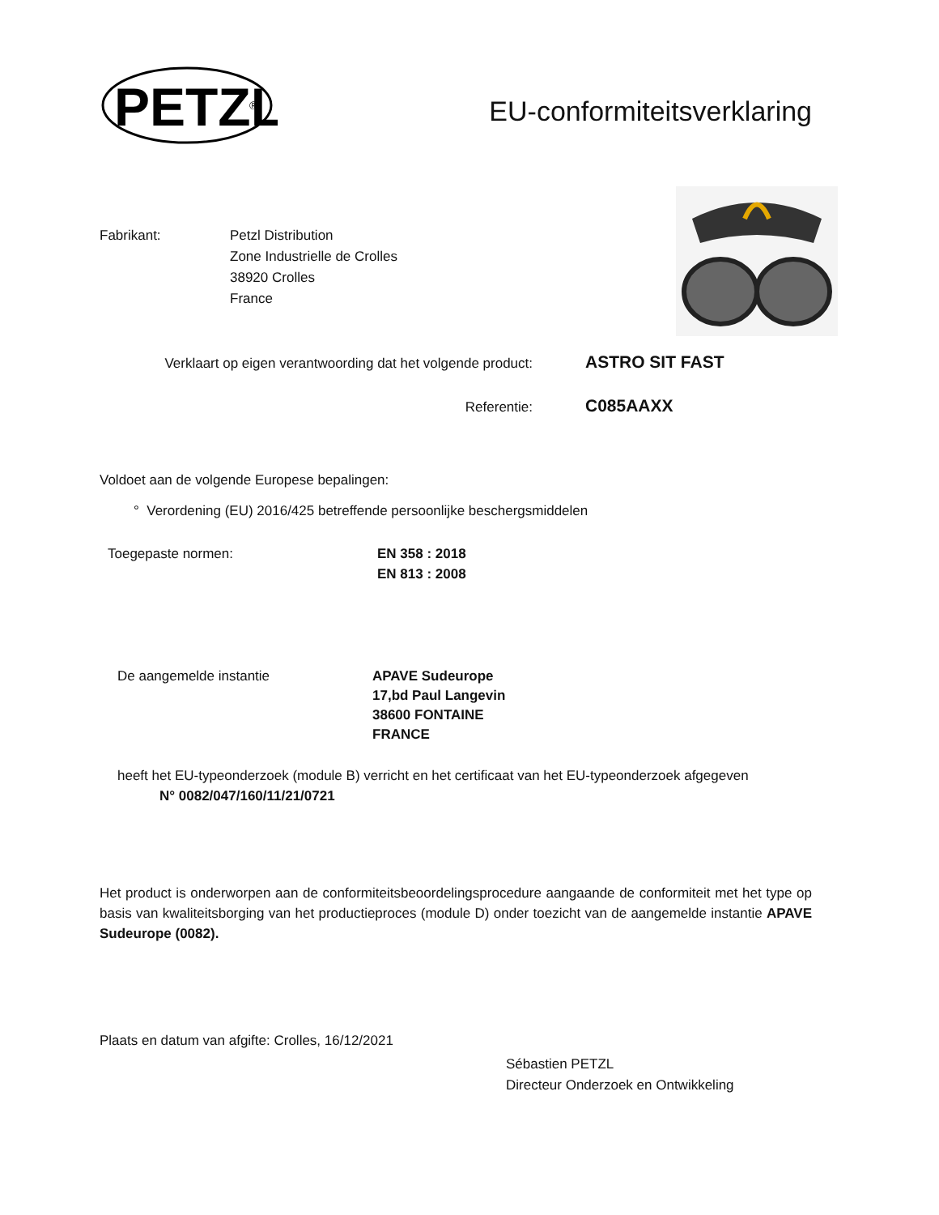PETZL
®
EU-conformiteitsverklaring
Fabrikant: Petzl Distribution
Zone Industrielle de Crolles
38920 Crolles
France
Verklaart op eigen verantwoording dat het volgende product:
ASTRO SIT FAST
Referentie:
C085AAXX
Voldoet aan de volgende Europese bepalingen:
° Verordening (EU) 2016/425 betreffende persoonlijke beschergsmiddelen
Toegepaste normen: EN 358 : 2018
EN 813 : 2008
De aangemelde instantie APAVE Sudeurope
17,bd Paul Langevin
38600 FONTAINE
FRANCE
heeft het EU-typeonderzoek (module B) verricht en het certificaat van het EU-typeonderzoek afgegeven
N° 0082/047/160/11/21/0721
Het product is onderworpen aan de conformiteitsbeoordelingsprocedure aangaande de conformiteit met het type op basis van kwaliteitsborging van het productieproces (module D) onder toezicht van de aangemelde instantie APAVE Sudeurope (0082).
Plaats en datum van afgifte: Crolles, 16/12/2021
Sébastien PETZL
Directeur Onderzoek en Ontwikkeling